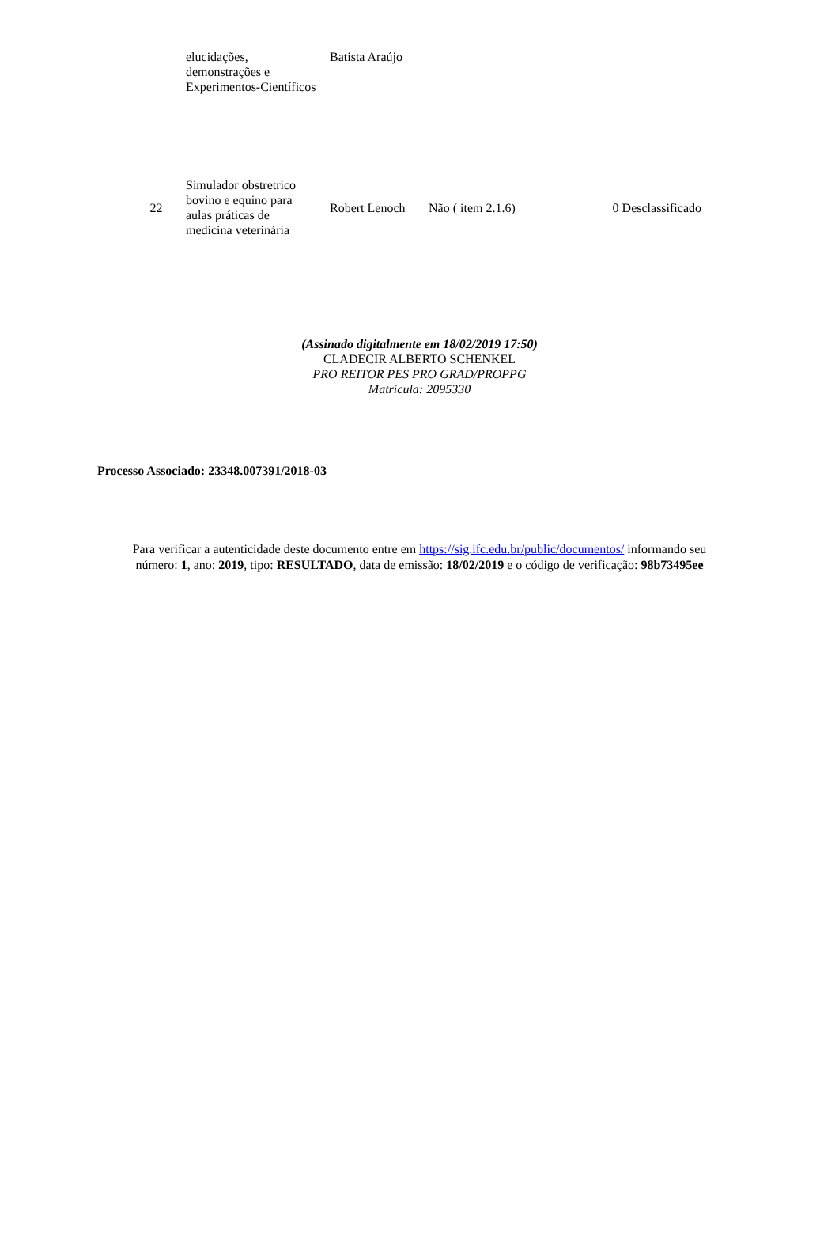| | elucidações, demonstrações e Experimentos-Científicos | Batista Araújo | | |
| 22 | Simulador obstretrico bovino e equino para aulas práticas de medicina veterinária | Robert Lenoch | Não ( item 2.1.6) | 0 Desclassificado |
(Assinado digitalmente em 18/02/2019 17:50)
CLADECIR ALBERTO SCHENKEL
PRO REITOR PES PRO GRAD/PROPPG
Matrícula: 2095330
Processo Associado: 23348.007391/2018-03
Para verificar a autenticidade deste documento entre em https://sig.ifc.edu.br/public/documentos/ informando seu
número: 1, ano: 2019, tipo: RESULTADO, data de emissão: 18/02/2019 e o código de verificação: 98b73495ee